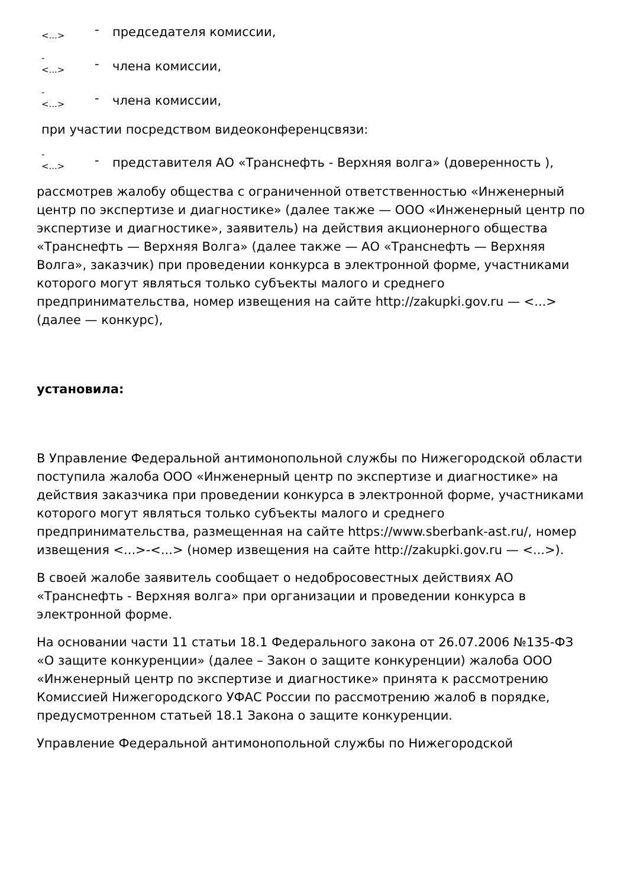| <...> | - | председателя комиссии, |
| - <...> | - | члена комиссии, |
| - <...> | - | члена комиссии, |
при участии посредством видеоконференцсвязи:
| - <...> | - | представителя АО «Транснефть - Верхняя волга» (доверенность ), |
рассмотрев жалобу общества с ограниченной ответственностью «Инженерный центр по экспертизе и диагностике» (далее также — ООО «Инженерный центр по экспертизе и диагностике», заявитель) на действия акционерного общества «Транснефть — Верхняя Волга» (далее также — АО «Транснефть — Верхняя Волга», заказчик) при проведении конкурса в электронной форме, участниками которого могут являться только субъекты малого и среднего предпринимательства, номер извещения на сайте http://zakupki.gov.ru — <...> (далее — конкурс),
установила:
В Управление Федеральной антимонопольной службы по Нижегородской области поступила жалоба ООО «Инженерный центр по экспертизе и диагностике» на действия заказчика при проведении конкурса в электронной форме, участниками которого могут являться только субъекты малого и среднего предпринимательства, размещенная на сайте https://www.sberbank-ast.ru/, номер извещения <...>-<...> (номер извещения на сайте http://zakupki.gov.ru — <...>).
В своей жалобе заявитель сообщает о недобросовестных действиях АО «Транснефть - Верхняя волга» при организации и проведении конкурса в электронной форме.
На основании части 11 статьи 18.1 Федерального закона от 26.07.2006 №135-ФЗ «О защите конкуренции» (далее – Закон о защите конкуренции) жалоба ООО «Инженерный центр по экспертизе и диагностике» принята к рассмотрению Комиссией Нижегородского УФАС России по рассмотрению жалоб в порядке, предусмотренном статьей 18.1 Закона о защите конкуренции.
Управление Федеральной антимонопольной службы по Нижегородской